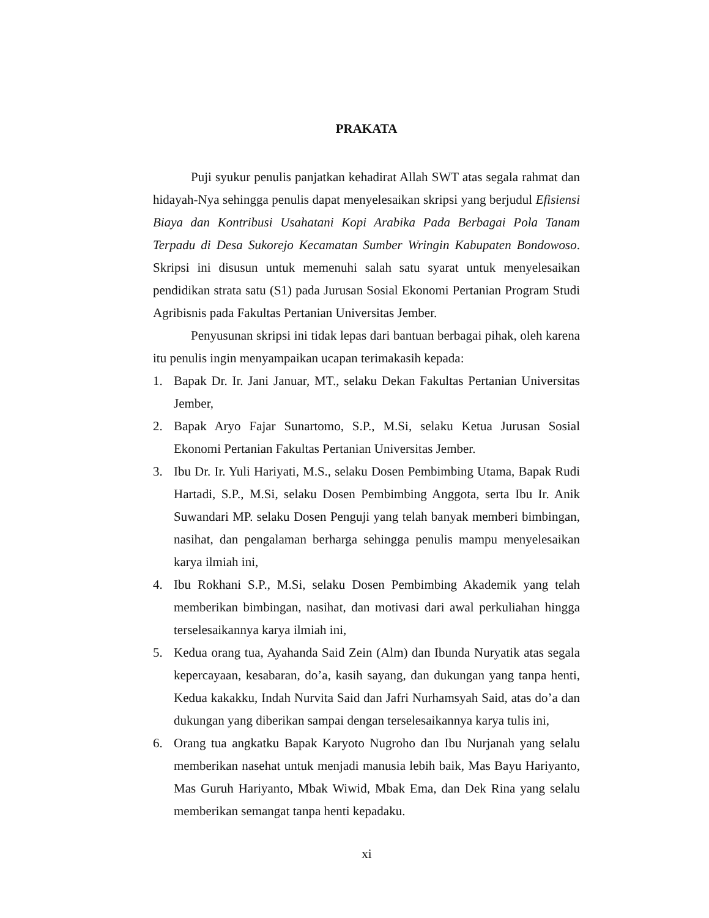PRAKATA
Puji syukur penulis panjatkan kehadirat Allah SWT atas segala rahmat dan hidayah-Nya sehingga penulis dapat menyelesaikan skripsi yang berjudul Efisiensi Biaya dan Kontribusi Usahatani Kopi Arabika Pada Berbagai Pola Tanam Terpadu di Desa Sukorejo Kecamatan Sumber Wringin Kabupaten Bondowoso. Skripsi ini disusun untuk memenuhi salah satu syarat untuk menyelesaikan pendidikan strata satu (S1) pada Jurusan Sosial Ekonomi Pertanian Program Studi Agribisnis pada Fakultas Pertanian Universitas Jember.
Penyusunan skripsi ini tidak lepas dari bantuan berbagai pihak, oleh karena itu penulis ingin menyampaikan ucapan terimakasih kepada:
1. Bapak Dr. Ir. Jani Januar, MT., selaku Dekan Fakultas Pertanian Universitas Jember,
2. Bapak Aryo Fajar Sunartomo, S.P., M.Si, selaku Ketua Jurusan Sosial Ekonomi Pertanian Fakultas Pertanian Universitas Jember.
3. Ibu Dr. Ir. Yuli Hariyati, M.S., selaku Dosen Pembimbing Utama, Bapak Rudi Hartadi, S.P., M.Si, selaku Dosen Pembimbing Anggota, serta Ibu Ir. Anik Suwandari MP. selaku Dosen Penguji yang telah banyak memberi bimbingan, nasihat, dan pengalaman berharga sehingga penulis mampu menyelesaikan karya ilmiah ini,
4. Ibu Rokhani S.P., M.Si, selaku Dosen Pembimbing Akademik yang telah memberikan bimbingan, nasihat, dan motivasi dari awal perkuliahan hingga terselesaikannya karya ilmiah ini,
5. Kedua orang tua, Ayahanda Said Zein (Alm) dan Ibunda Nuryatik atas segala kepercayaan, kesabaran, do’a, kasih sayang, dan dukungan yang tanpa henti, Kedua kakakku, Indah Nurvita Said dan Jafri Nurhamsyah Said, atas do’a dan dukungan yang diberikan sampai dengan terselesaikannya karya tulis ini,
6. Orang tua angkatku Bapak Karyoto Nugroho dan Ibu Nurjanah yang selalu memberikan nasehat untuk menjadi manusia lebih baik, Mas Bayu Hariyanto, Mas Guruh Hariyanto, Mbak Wiwid, Mbak Ema, dan Dek Rina yang selalu memberikan semangat tanpa henti kepadaku.
xi